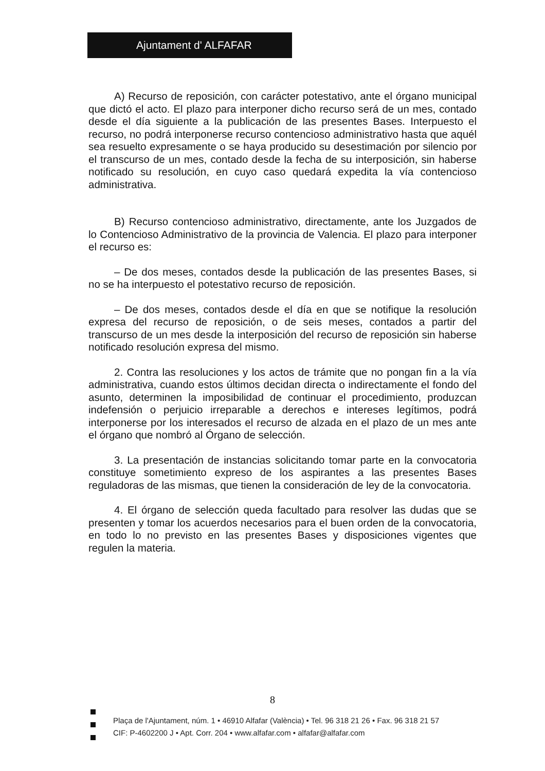Ajuntament d' ALFAFAR
A) Recurso de reposición, con carácter potestativo, ante el órgano municipal que dictó el acto. El plazo para interponer dicho recurso será de un mes, contado desde el día siguiente a la publicación de las presentes Bases. Interpuesto el recurso, no podrá interponerse recurso contencioso administrativo hasta que aquél sea resuelto expresamente o se haya producido su desestimación por silencio por el transcurso de un mes, contado desde la fecha de su interposición, sin haberse notificado su resolución, en cuyo caso quedará expedita la vía contencioso administrativa.
B) Recurso contencioso administrativo, directamente, ante los Juzgados de lo Contencioso Administrativo de la provincia de Valencia. El plazo para interponer el recurso es:
– De dos meses, contados desde la publicación de las presentes Bases, si no se ha interpuesto el potestativo recurso de reposición.
– De dos meses, contados desde el día en que se notifique la resolución expresa del recurso de reposición, o de seis meses, contados a partir del transcurso de un mes desde la interposición del recurso de reposición sin haberse notificado resolución expresa del mismo.
2. Contra las resoluciones y los actos de trámite que no pongan fin a la vía administrativa, cuando estos últimos decidan directa o indirectamente el fondo del asunto, determinen la imposibilidad de continuar el procedimiento, produzcan indefensión o perjuicio irreparable a derechos e intereses legítimos, podrá interponerse por los interesados el recurso de alzada en el plazo de un mes ante el órgano que nombró al Órgano de selección.
3. La presentación de instancias solicitando tomar parte en la convocatoria constituye sometimiento expreso de los aspirantes a las presentes Bases reguladoras de las mismas, que tienen la consideración de ley de la convocatoria.
4. El órgano de selección queda facultado para resolver las dudas que se presenten y tomar los acuerdos necesarios para el buen orden de la convocatoria, en todo lo no previsto en las presentes Bases y disposiciones vigentes que regulen la materia.
8
Plaça de l'Ajuntament, núm. 1 • 46910 Alfafar (València) • Tel. 96 318 21 26 • Fax. 96 318 21 57
CIF: P-4602200 J • Apt. Corr. 204 • www.alfafar.com • alfafar@alfafar.com